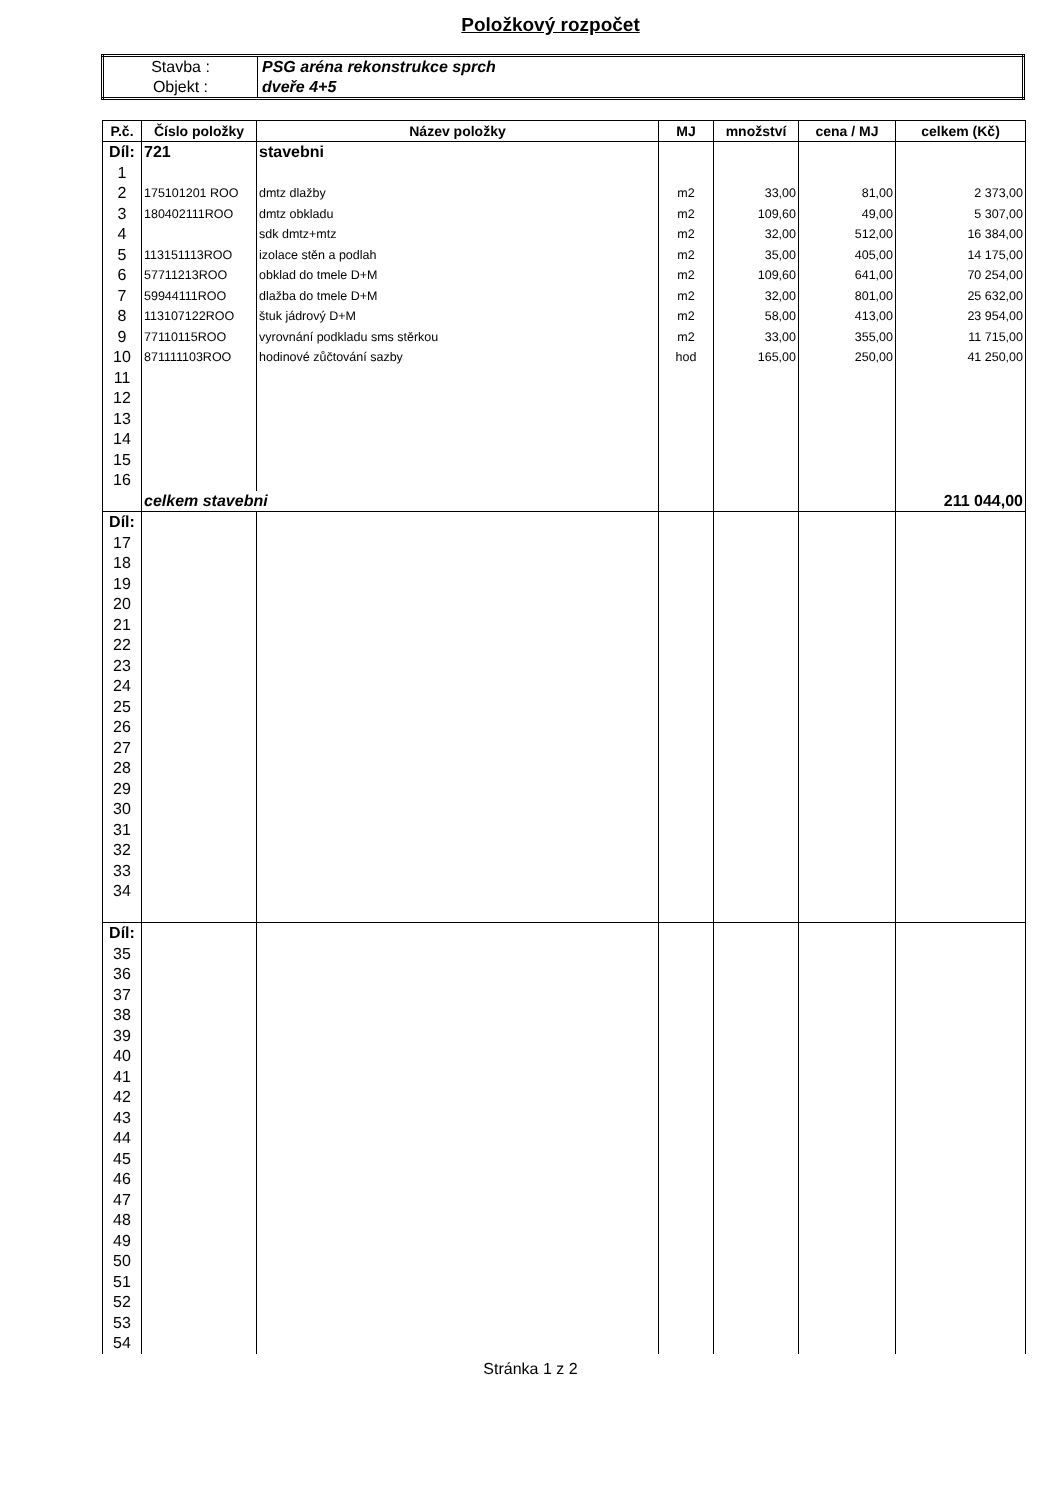Položkový rozpočet
| Stavba : | PSG aréna rekonstrukce sprch |
| Objekt : | dveře 4+5 |
| P.č. | Číslo položky | Název položky | MJ | množství | cena / MJ | celkem (Kč) |
| --- | --- | --- | --- | --- | --- | --- |
| Díl: | 721 | stavebni | | | | |
| 1 | | | | | | |
| 2 | 175101201 ROO | dmtz dlažby | m2 | 33,00 | 81,00 | 2 373,00 |
| 3 | 180402111ROO | dmtz obkladu | m2 | 109,60 | 49,00 | 5 307,00 |
| 4 | | sdk dmtz+mtz | m2 | 32,00 | 512,00 | 16 384,00 |
| 5 | 113151113ROO | izolace stěn a podlah | m2 | 35,00 | 405,00 | 14 175,00 |
| 6 | 57711213ROO | obklad do tmele D+M | m2 | 109,60 | 641,00 | 70 254,00 |
| 7 | 59944111ROO | dlažba do tmele D+M | m2 | 32,00 | 801,00 | 25 632,00 |
| 8 | 113107122ROO | štuk jádrový D+M | m2 | 58,00 | 413,00 | 23 954,00 |
| 9 | 77110115ROO | vyrovnání podkladu sms stěrkou | m2 | 33,00 | 355,00 | 11 715,00 |
| 10 | 871111103ROO | hodinové zůčtování sazby | hod | 165,00 | 250,00 | 41 250,00 |
| 11 | | | | | | |
| 12 | | | | | | |
| 13 | | | | | | |
| 14 | | | | | | |
| 15 | | | | | | |
| 16 | | | | | | |
| | celkem stavebni | | | | | 211 044,00 |
| Díl: | | | | | | |
| 17 | | | | | | |
| 18 | | | | | | |
| 19 | | | | | | |
| 20 | | | | | | |
| 21 | | | | | | |
| 22 | | | | | | |
| 23 | | | | | | |
| 24 | | | | | | |
| 25 | | | | | | |
| 26 | | | | | | |
| 27 | | | | | | |
| 28 | | | | | | |
| 29 | | | | | | |
| 30 | | | | | | |
| 31 | | | | | | |
| 32 | | | | | | |
| 33 | | | | | | |
| 34 | | | | | | |
| Díl: | | | | | | |
| 35 | | | | | | |
| 36 | | | | | | |
| 37 | | | | | | |
| 38 | | | | | | |
| 39 | | | | | | |
| 40 | | | | | | |
| 41 | | | | | | |
| 42 | | | | | | |
| 43 | | | | | | |
| 44 | | | | | | |
| 45 | | | | | | |
| 46 | | | | | | |
| 47 | | | | | | |
| 48 | | | | | | |
| 49 | | | | | | |
| 50 | | | | | | |
| 51 | | | | | | |
| 52 | | | | | | |
| 53 | | | | | | |
| 54 | | | | | | |
Stránka 1 z 2